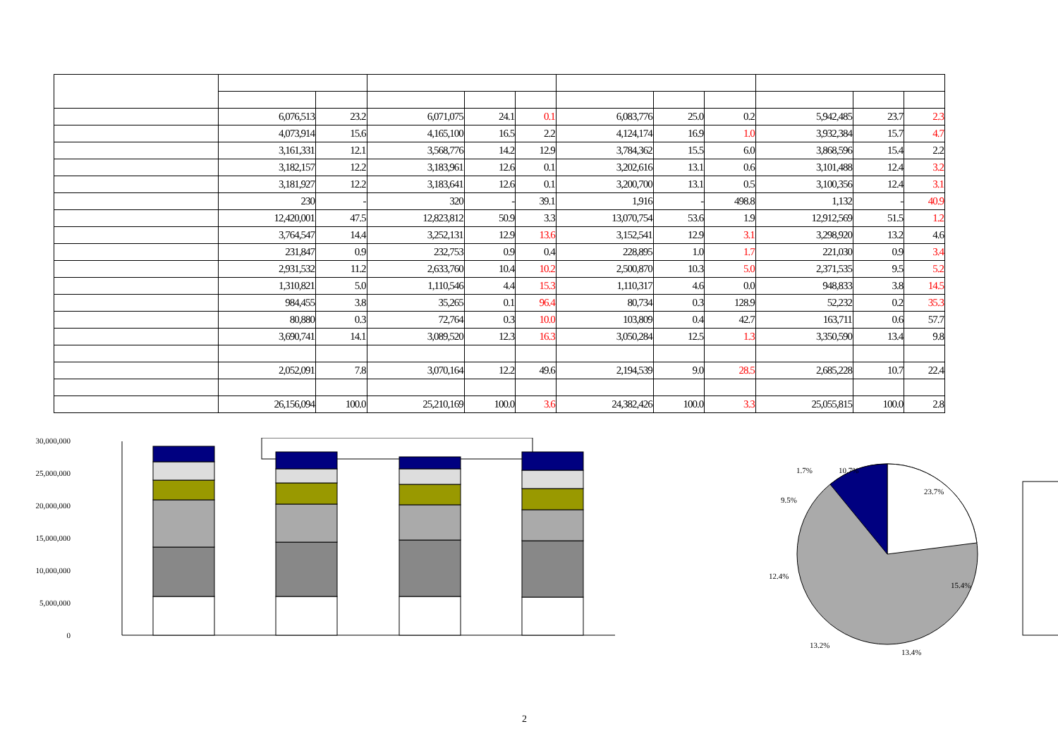| | 6,076,513 | 23.2 | 6,071,075 | 24.1 | 0.1 | 6,083,776 | 25.0 | 0.2 | 5,942,485 | 23.7 | 2.3 |
| | 4,073,914 | 15.6 | 4,165,100 | 16.5 | 2.2 | 4,124,174 | 16.9 | 1.0 | 3,932,384 | 15.7 | 4.7 |
| | 3,161,331 | 12.1 | 3,568,776 | 14.2 | 12.9 | 3,784,362 | 15.5 | 6.0 | 3,868,596 | 15.4 | 2.2 |
| | 3,182,157 | 12.2 | 3,183,961 | 12.6 | 0.1 | 3,202,616 | 13.1 | 0.6 | 3,101,488 | 12.4 | 3.2 |
| | 3,181,927 | 12.2 | 3,183,641 | 12.6 | 0.1 | 3,200,700 | 13.1 | 0.5 | 3,100,356 | 12.4 | 3.1 |
| | 230 | - | 320 | - | 39.1 | 1,916 | - | 498.8 | 1,132 | - | 40.9 |
| | 12,420,001 | 47.5 | 12,823,812 | 50.9 | 3.3 | 13,070,754 | 53.6 | 1.9 | 12,912,569 | 51.5 | 1.2 |
| | 3,764,547 | 14.4 | 3,252,131 | 12.9 | 13.6 | 3,152,541 | 12.9 | 3.1 | 3,298,920 | 13.2 | 4.6 |
| | 231,847 | 0.9 | 232,753 | 0.9 | 0.4 | 228,895 | 1.0 | 1.7 | 221,030 | 0.9 | 3.4 |
| | 2,931,532 | 11.2 | 2,633,760 | 10.4 | 10.2 | 2,500,870 | 10.3 | 5.0 | 2,371,535 | 9.5 | 5.2 |
| | 1,310,821 | 5.0 | 1,110,546 | 4.4 | 15.3 | 1,110,317 | 4.6 | 0.0 | 948,833 | 3.8 | 14.5 |
| | 984,455 | 3.8 | 35,265 | 0.1 | 96.4 | 80,734 | 0.3 | 128.9 | 52,232 | 0.2 | 35.3 |
| | 80,880 | 0.3 | 72,764 | 0.3 | 10.0 | 103,809 | 0.4 | 42.7 | 163,711 | 0.6 | 57.7 |
| | 3,690,741 | 14.1 | 3,089,520 | 12.3 | 16.3 | 3,050,284 | 12.5 | 1.3 | 3,350,590 | 13.4 | 9.8 |
| | 2,052,091 | 7.8 | 3,070,164 | 12.2 | 49.6 | 2,194,539 | 9.0 | 28.5 | 2,685,228 | 10.7 | 22.4 |
| | 26,156,094 | 100.0 | 25,210,169 | 100.0 | 3.6 | 24,382,426 | 100.0 | 3.3 | 25,055,815 | 100.0 | 2.8 |
30,000,000
25,000,000
20,000,000
15,000,000
10,000,000
5,000,000
0
23.7%
15.4%
13.4%
13.2%
12.4%
9.5%
1.7%
10.7%
2